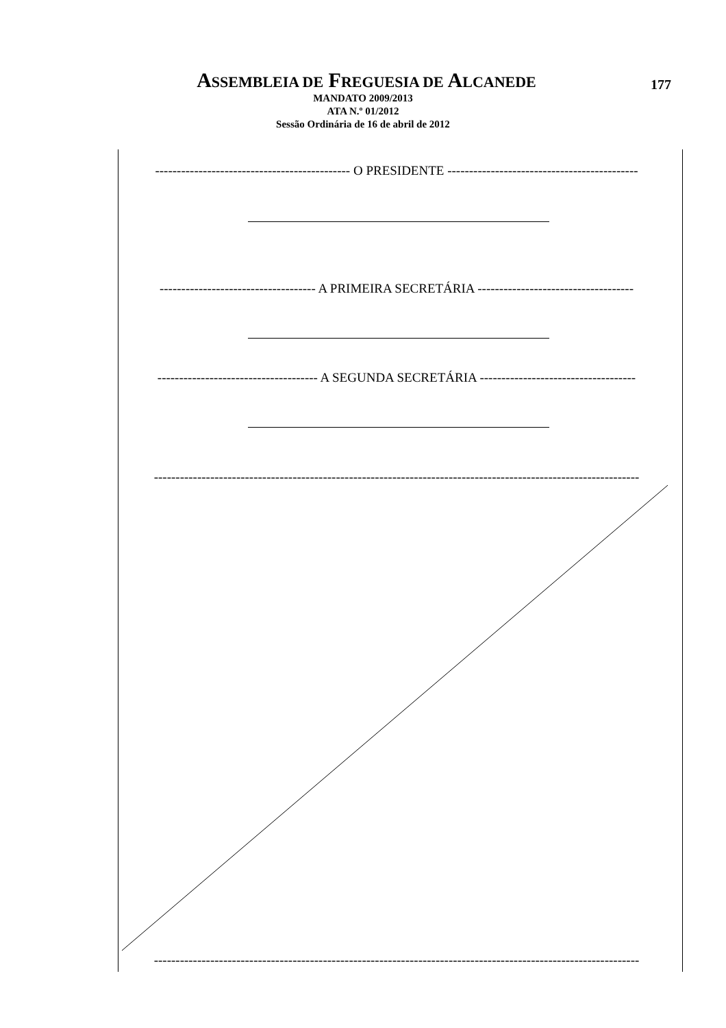ASSEMBLEIA DE FREGUESIA DE ALCANEDE
177
MANDATO 2009/2013
ATA N.º 01/2012
Sessão Ordinária de 16 de abril de 2012
--------------------------------------------- O PRESIDENTE --------------------------------------------
------------------------------------ A PRIMEIRA SECRETÁRIA ------------------------------------
------------------------------------- A SEGUNDA SECRETÁRIA ------------------------------------
----------------------------------------------------------------------------------------------------------------
----------------------------------------------------------------------------------------------------------------